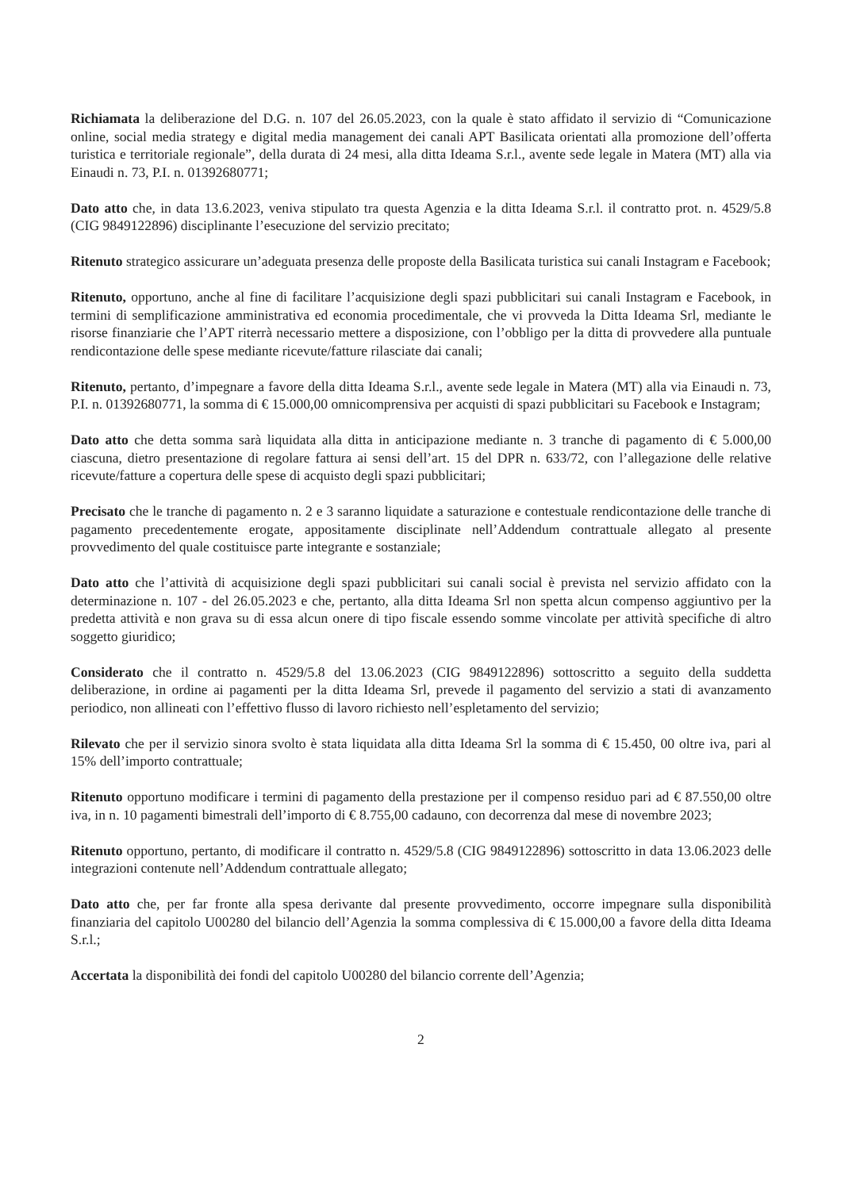Richiamata la deliberazione del D.G. n. 107 del 26.05.2023, con la quale è stato affidato il servizio di “Comunicazione online, social media strategy e digital media management dei canali APT Basilicata orientati alla promozione dell’offerta turistica e territoriale regionale”, della durata di 24 mesi, alla ditta Ideama S.r.l., avente sede legale in Matera (MT) alla via Einaudi n. 73, P.I. n. 01392680771;
Dato atto che, in data 13.6.2023, veniva stipulato tra questa Agenzia e la ditta Ideama S.r.l. il contratto prot. n. 4529/5.8 (CIG 9849122896) disciplinante l’esecuzione del servizio precitato;
Ritenuto strategico assicurare un’adeguata presenza delle proposte della Basilicata turistica sui canali Instagram e Facebook;
Ritenuto, opportuno, anche al fine di facilitare l’acquisizione degli spazi pubblicitari sui canali Instagram e Facebook, in termini di semplificazione amministrativa ed economia procedimentale, che vi provveda la Ditta Ideama Srl, mediante le risorse finanziarie che l’APT riterrà necessario mettere a disposizione, con l’obbligo per la ditta di provvedere alla puntuale rendicontazione delle spese mediante ricevute/fatture rilasciate dai canali;
Ritenuto, pertanto, d’impegnare a favore della ditta Ideama S.r.l., avente sede legale in Matera (MT) alla via Einaudi n. 73, P.I. n. 01392680771, la somma di € 15.000,00 omnicomprensiva per acquisti di spazi pubblicitari su Facebook e Instagram;
Dato atto che detta somma sarà liquidata alla ditta in anticipazione mediante n. 3 tranche di pagamento di € 5.000,00 ciascuna, dietro presentazione di regolare fattura ai sensi dell’art. 15 del DPR n. 633/72, con l’allegazione delle relative ricevute/fatture a copertura delle spese di acquisto degli spazi pubblicitari;
Precisato che le tranche di pagamento n. 2 e 3 saranno liquidate a saturazione e contestuale rendicontazione delle tranche di pagamento precedentemente erogate, appositamente disciplinate nell’Addendum contrattuale allegato al presente provvedimento del quale costituisce parte integrante e sostanziale;
Dato atto che l’attività di acquisizione degli spazi pubblicitari sui canali social è prevista nel servizio affidato con la determinazione n. 107 - del 26.05.2023 e che, pertanto, alla ditta Ideama Srl non spetta alcun compenso aggiuntivo per la predetta attività e non grava su di essa alcun onere di tipo fiscale essendo somme vincolate per attività specifiche di altro soggetto giuridico;
Considerato che il contratto n. 4529/5.8 del 13.06.2023 (CIG 9849122896) sottoscritto a seguito della suddetta deliberazione, in ordine ai pagamenti per la ditta Ideama Srl, prevede il pagamento del servizio a stati di avanzamento periodico, non allineati con l’effettivo flusso di lavoro richiesto nell’espletamento del servizio;
Rilevato che per il servizio sinora svolto è stata liquidata alla ditta Ideama Srl la somma di € 15.450, 00 oltre iva, pari al 15% dell’importo contrattuale;
Ritenuto opportuno modificare i termini di pagamento della prestazione per il compenso residuo pari ad € 87.550,00 oltre iva, in n. 10 pagamenti bimestrali dell’importo di € 8.755,00 cadauno, con decorrenza dal mese di novembre 2023;
Ritenuto opportuno, pertanto, di modificare il contratto n. 4529/5.8 (CIG 9849122896) sottoscritto in data 13.06.2023 delle integrazioni contenute nell’Addendum contrattuale allegato;
Dato atto che, per far fronte alla spesa derivante dal presente provvedimento, occorre impegnare sulla disponibilità finanziaria del capitolo U00280 del bilancio dell’Agenzia la somma complessiva di € 15.000,00 a favore della ditta Ideama S.r.l.;
Accertata la disponibilità dei fondi del capitolo U00280 del bilancio corrente dell’Agenzia;
2